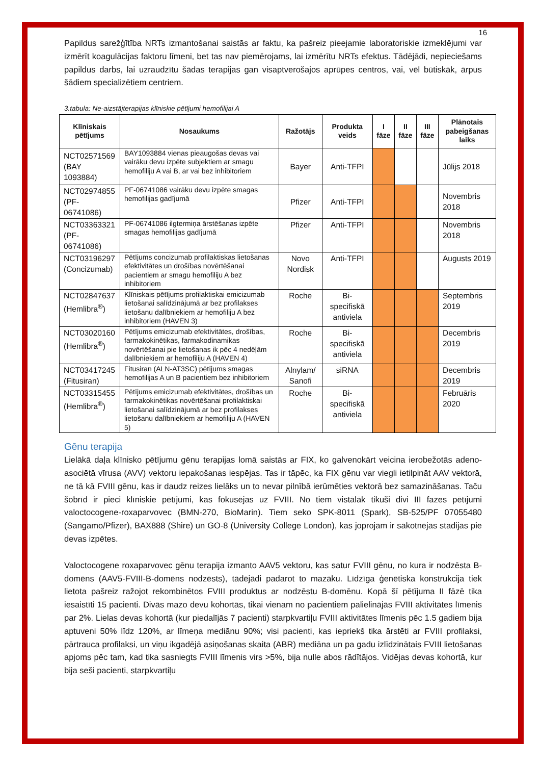16
Papildus sarežģītība NRTs izmantošanai saistās ar faktu, ka pašreiz pieejamie laboratoriskie izmeklējumi var izmērīt koagulācijas faktoru līmeni, bet tas nav piemērojams, lai izmērītu NRTs efektus. Tādējādi, nepieciešams papildus darbs, lai uzraudzītu šādas terapijas gan visaptverošajos aprūpes centros, vai, vēl būtiskāk, ārpus šādiem specializētiem centriem.
3.tabula: Ne-aizstājterapijas klīniskie pētījumi hemofilijai A
| Klīniskais pētījums | Nosaukums | Ražotājs | Produkta veids | I fāze | II fāze | III fāze | Plānotais pabeigšanas laiks |
| --- | --- | --- | --- | --- | --- | --- | --- |
| NCT02571569 (BAY 1093884) | BAY1093884 vienas pieaugošas devas vai vairāku devu izpēte subjektiem ar smagu hemofiliju A vai B, ar vai bez inhibitoriem | Bayer | Anti-TFPI | | | | Jūlijs 2018 |
| NCT02974855 (PF-06741086) | PF-06741086 vairāku devu izpēte smagas hemofilijas gadījumā | Pfizer | Anti-TFPI | | | | Novembris 2018 |
| NCT03363321 (PF-06741086) | PF-06741086 ilgtermiņa ārstēšanas izpēte smagas hemofilijas gadījumā | Pfizer | Anti-TFPI | | | | Novembris 2018 |
| NCT03196297 (Concizumab) | Pētījums concizumab profilaktiskas lietošanas efektivitātes un drošības novērtēšanai pacientiem ar smagu hemofiliju A bez inhibitoriem | Novo Nordisk | Anti-TFPI | | | | Augusts 2019 |
| NCT02847637 (Hemlibra<sup>®</sup>) | Klīniskais pētījums profilaktiskai emicizumab lietošanai salīdzinājumā ar bez profilakses lietošanu dalībniekiem ar hemofiliju A bez inhibitoriem (HAVEN 3) | Roche | Bi-specifiskā antiviela | | | | Septembris 2019 |
| NCT03020160 (Hemlibra<sup>®</sup>) | Pētījums emicizumab efektivitātes, drošības, farmakokinētikas, farmakodinamikas novērtēšanai pie lietošanas ik pēc 4 nedēļām dalībniekiem ar hemofiliju A (HAVEN 4) | Roche | Bi-specifiskā antiviela | | | | Decembris 2019 |
| NCT03417245 (Fitusiran) | Fitusiran (ALN-AT3SC) pētījums smagas hemofilijas A un B pacientiem bez inhibitoriem | Alnylam/ Sanofi | siRNA | | | | Decembris 2019 |
| NCT03315455 (Hemlibra<sup>®</sup>) | Pētījums emicizumab efektivitātes, drošības un farmakokinētikas novērtēšanai profilaktiskai lietošanai salīdzinājumā ar bez profilakses lietošanu dalībniekiem ar hemofiliju A (HAVEN 5) | Roche | Bi-specifiskā antiviela | | | | Februāris 2020 |
Gēnu terapija
Lielākā daļa klīnisko pētījumu gēnu terapijas lomā saistās ar FIX, ko galvenokārt veicina ierobežotās adeno-asociētā vīrusa (AVV) vektoru iepakošanas iespējas. Tas ir tāpēc, ka FIX gēnu var viegli ietilpināt AAV vektorā, ne tā kā FVIII gēnu, kas ir daudz reizes lielāks un to nevar pilnībā ierūmēties vektorā bez samazināšanas. Taču šobrīd ir pieci klīniskie pētījumi, kas fokusējas uz FVIII. No tiem vistālāk tikuši divi III fazes pētījumi valoctocogene-roxaparvovec (BMN-270, BioMarin). Tiem seko SPK-8011 (Spark), SB-525/PF 07055480 (Sangamo/Pfizer), BAX888 (Shire) un GO-8 (University College London), kas joprojām ir sākotnējās stadijās pie devas izpētes.
Valoctocogene roxaparvovec gēnu terapija izmanto AAV5 vektoru, kas satur FVIII gēnu, no kura ir nodzēsta B-domēns (AAV5-FVIII-B-domēns nodzēsts), tādējādi padarot to mazāku. Līdzīga ģenētiska konstrukcija tiek lietota pašreiz ražojot rekombinētos FVIII produktus ar nodzēstu B-domēnu. Kopā šī pētījuma II fāzē tika iesaistīti 15 pacienti. Divās mazo devu kohortās, tikai vienam no pacientiem palielinājās FVIII aktivitātes līmenis par 2%. Lielas devas kohortā (kur piedalījās 7 pacienti) starpkvartiļu FVIII aktivitātes līmenis pēc 1.5 gadiem bija aptuveni 50% līdz 120%, ar līmeņa mediānu 90%; visi pacienti, kas iepriekš tika ārstēti ar FVIII profilaksi, pārtrauca profilaksi, un viņu ikgadējā asiņošanas skaita (ABR) mediāna un pa gadu izlīdzinātais FVIII lietošanas apjoms pēc tam, kad tika sasniegts FVIII līmenis virs >5%, bija nulle abos rādītājos. Vidējas devas kohortā, kur bija seši pacienti, starpkvartiļu